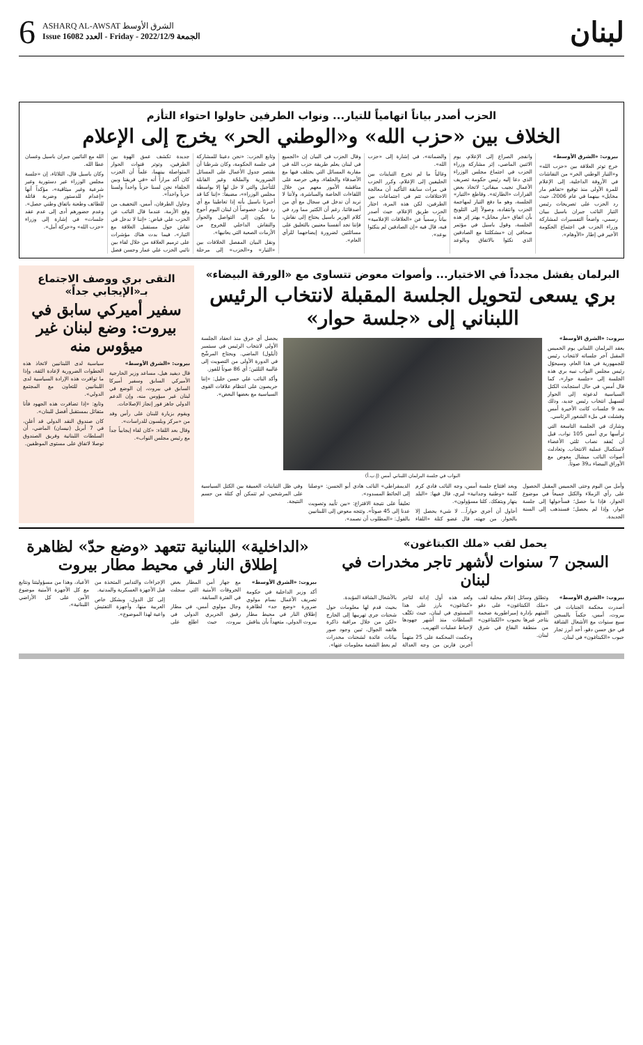لبنان
6
ASHARQ AL-AWSAT الشرق الأوسط
Issue 16082 العدد - Friday - 2022/12/9 الجمعة
الحزب أصدر بياناً اتهامياً للتيار... ونواب الطرفين حاولوا احتواء التأزم
الخلاف بين «حزب الله» و«الوطني الحر» يخرج إلى الإعلام
بيروت: «الشرق الأوسط»
خرج توتر العلاقة بين «حزب الله» و«التيار الوطني الحر» من النقاشات في الأروقة الداخلية، إلى الإعلام للمرة الأولى منذ توقيع «تفاهم مار مخايل» بينهما في عام 2006، حيث رد الحزب على تصريحات رئيس التيار النائب جبران باسيل ببيان رسمي، واضعاً التفسيرات لمشاركة وزراء الحزب في اجتماع الحكومة الأخير في إطار «الأوهام».
وانفجر الصراع إلى الإعلام، يوم الاثنين الماضي، إثر مشاركة وزراء الحزب في اجتماع مجلس الوزراء الذي دعا إليه رئيس حكومة تصريف الأعمال نجيب ميقاتي؛ لاتخاذ بعض القرارات «الطارئة». وقاطع «التيار» الجلسة، وهو ما دفع التيار لمهاجمة الحزب وانتقاده، وصولاً إلى التلويح بأن اتفاق «مار مخايل» يهتز إثر هذه الجلسة، وقول باسيل في مؤتمر صحافي إن «مشكلتنا مع الصادقين الذي نكثوا بالاتفاق وبالوعد والضمانة»، في إشارة إلى «حزب الله».
وغالباً ما لم تخرج التباينات بين الحليفين إلى الإعلام، وكرر الحزب في مرات سابقة التأكيد أن معالجة الاختلافات تتم في اجتماعات بين الطرفين، لكن هذه المرة، اختار الحزب طريق الإعلام، حيث أصدر بياناً رسمياً عن «العلاقات الإعلامية» فيه، قال فيه «إن الصادقين لم ينكثوا بوعد».
وقال الحزب في البيان إن «الجميع في لبنان يعلم طريقة حزب الله في مقاربة المسائل التي يختلف فيها مع الأصدقاء والحلفاء، وهي حرصه على مناقشة الأمور معهم من خلال اللقاءات الخاصة والمباشرة، ولأننا لا نريد أن ندخل في سجال مع أي من أصدقائنا، رغم أن الكثير مما ورد في كلام الوزير باسيل يحتاج إلى نقاش، فإننا نجد أنفسنا معنيين بالتعليق على مسائلتين لضرورة إيضاحهما للرأي العام».
وتابع الحزب: «نحن دعينا للمشاركة في جلسة الحكومة، وكان شرطنا أن يقتصر جدول الأعمال على المسائل الضرورية والملحّة وغير القابلة للتأجيل والتي لا حل لها إلا بواسطة مجلس الوزراء»، مضيفاً: «إننا كنا قد أخبرنا باسيل بأنه إذا تعاطينا مع أي رد فعل، خصوصاً أن لبنان اليوم أحوج ما يكون إلى التواصل والحوار والنقاش الداخلي للخروج من الأزمات الصعبة التي يعانيها».
ونقل البيان المفصل الخلافات بين «التيار» و«الحزب» إلى مرحلة جديدة تكشف عمق الهوة بين الطرفين، وتوتر قنوات الحوار المتواصلة بينهما، علماً أن الحزب كان أكد مراراً أنه «في فريقنا وبين الحلفاء نحن لسنا حزباً واحداً ولسنا حزباً واحداً».
وحاول الطرفان، أمس، التخفيف من وقع الأزمة، عندما قال النائب عن الحزب علي فياض: «إننا لا ندخل في نقاش حول مستقبل العلاقة مع التيار»، فيما بدت هناك مؤشرات على ترميم العلاقة من خلال لقاء بين نائبي الحزب علي عمار وحسن فضل الله مع النائبين جبران باسيل وغسان عطا الله.
وكان باسيل قال، الثلاثاء، إن «جلسة مجلس الوزراء غير دستورية وغير شرعية وغير ميثاقية»، مؤكداً أنها «إعدام للدستور وضربة قاتلة للطائف وطعنة باتفاق وطني حصل». وعدم حضورهم أدى إلى عدم عقد جلسات» في إشارة إلى وزراء «حزب الله» و«حركة أمل».
البرلمان يفشل مجدداً في الاختيار... وأصوات معوض تتساوى مع «الورقة البيضاء»
بري يسعى لتحويل الجلسة المقبلة لانتخاب الرئيس اللبناني إلى «جلسة حوار»
بيروت: «الشرق الأوسط»
يعقد البرلمان اللبناني يوم الخميس المقبل آخر جلساته لانتخاب رئيس للجمهورية في هذا العام، وسيحوّل رئيس مجلس النواب نبيه بري هذه الجلسة إلى «جلسة حوار»، كما قال أمس، في حال استجابت الكتل السياسية لدعوته إلى الحوار لتسهيل انتخاب رئيس جديد، وذلك بعد 9 جلسات كانت الأخيرة أمس وفشلت في ملء الشغور الرئاسي.
وشارك في الجلسة التاسعة التي ترأسها بري أمس 105 نواب، قبل أن يُفقد نصاب ثلثي الأعضاء لاستكمال عملية الانتخاب. وتعادلت أصوات النائب ميشال معوض مع الأوراق البيضاء بـ39 صوتاً.
النواب في جلسة البرلمان اللبناني أمس (إ.ب.أ)
يحصل أي خرق منذ انعقاد الجلسة الأولى لانتخاب الرئيس في سبتمبر (أيلول) الماضي. ويحتاج المرشّح في الدورة الأولى من التصويت إلى غالبية الثلثين؛ أي 86 صوتاً للفوز.
وأكد النائب علي حسن خليل: «إننا حريصون على انتظام علاقات القوى السياسية مع بعضها البعض».
وأمل من اليوم وحتى الخميس المقبل الحصول على رأي الزملاء والكتل جميعاً في موضوع الحوار، فإذا ما حصل؛ فسأحولها إلى جلسة حوار، وإذا لم يحصل؛ فسنذهب إلى السنة الجديدة.
وبعد افتتاح جلسة أمس، وجه النائب فادي كرم كلمة «وطنية وجدانية» لبري، قال فيها: «البلد ينهار ويتفكك. كلنا مسؤولون».
أحاول أن أجري حواراً... لا شيء يحصل إلا بالحوار. من جهته، قال عضو كتلة «اللقاء الديمقراطي» النائب هادي أبو الحسن: «وصلنا إلى الحائط المسدود».
تعليقاً على نتيجة الاقتراع: «بين تأييد وتصويت عدنا إلى 45 صوتاً». وتتجه معوض إلى اللبنانيين بالقول: «المطلوب أن نصمد».
وفي ظل التباينات العميقة بين الكتل السياسية على المرشحين، لم تتمكن أي كتلة من حسم النتيجة.
التقى بري ووصف الاجتماع بـ«الإيجابي جداً»
سفير أميركي سابق في بيروت: وضع لبنان غير ميؤوس منه
بيروت: «الشرق الأوسط»
قال ديفيد هيل، مساعد وزير الخارجية الأميركي السابق وسفير أميركا السابق في بيروت، إن الوضع في لبنان غير ميؤوس منه، وإن الدعم الدولي جاهز فور إنجاز الإصلاحات.
ويقوم بزيارة للبنان على رأس وفد من «مركز ويلسون للدراسات».
وقال بعد اللقاء: «كان لقاء إيجابياً جداً مع رئيس مجلس النواب».
سياسية لدى اللبنانيين لاتخاذ هذه الخطوات الضرورية لإعادة الثقة، وإذا ما توافرت هذه الإرادة السياسية لدى اللبنانيين للتعاون مع المجتمع الدولي».
وتابع: «إذا تضافرت هذه الجهود فأنا متفائل بمستقبل أفضل للبنان».
كان صندوق النقد الدولي قد أعلن، في 7 أبريل (نيسان) الماضي، أن السلطات اللبنانية وفريق الصندوق توصلا لاتفاق على مستوى الموظفين.
يحمل لقب «ملك الكبتاغون»
السجن 7 سنوات لأشهر تاجر مخدرات في لبنان
بيروت: «الشرق الأوسط»
أصدرت محكمة الجنايات في بيروت، أمس، حكماً بالسجن سبع سنوات مع الأشغال الشاقة في حق حسن دقو، أحد أبرز تجار حبوب «الكبتاغون» في لبنان.
وتطلق وسائل إعلام محلية لقب «ملك الكبتاغون» على دقو المتهم بإدارة إمبراطورية ضخمة يتاجر عبرها بحبوب «الكبتاغون» من منطقة البقاع في شرق لبنان.
وتُعد هذه أول إدانة لتاجر «كبتاغون» بارز على هذا المستوى في لبنان، حيث تكثّف السلطات منذ أشهر جهودها لإحباط عمليات التهريب.
وحكمت المحكمة على 25 متهماً آخرين فارين من وجه العدالة بالأشغال الشاقة المؤبدة.
بحيث قدم لها معلومات حول شحنات جرى تهريبها إلى الخارج «لكن من خلال مراقبة ذاكرة هاتفه الجوال، تبين وجود صور بيانات عائدة لشحنات مخدرات لم يعطِ الشعبة معلومات عنها».
«الداخلية» اللبنانية تتعهد «وضع حدّ» لظاهرة إطلاق النار في محيط مطار بيروت
بيروت: «الشرق الأوسط»
أكد وزير الداخلية في حكومة تصريف الأعمال بسام مولوي ضرورة «وضع حد» لظاهرة إطلاق النار في محيط مطار بيروت الدولي، متعهداً بأن يناقش مع جهاز أمن المطار بعض الخروقات الأمنية التي سجلت في الفترة السابقة.
وجال مولوي أمس، في مطار رفيق الحريري الدولي في بيروت، حيث اطلع على الإجراءات والتدابير المتخذة من قبل الأجهزة العسكرية والمدنية.
إلى كل الدول، وبشكل خاص العربية منها، وأجهزة التفتيش واعية لهذا الموضوع».
الأعياد، وهذا من مسؤوليتنا ونتابع مع كل الأجهزة الأمنية موضوع الأمن على كل الأراضي اللبنانية».